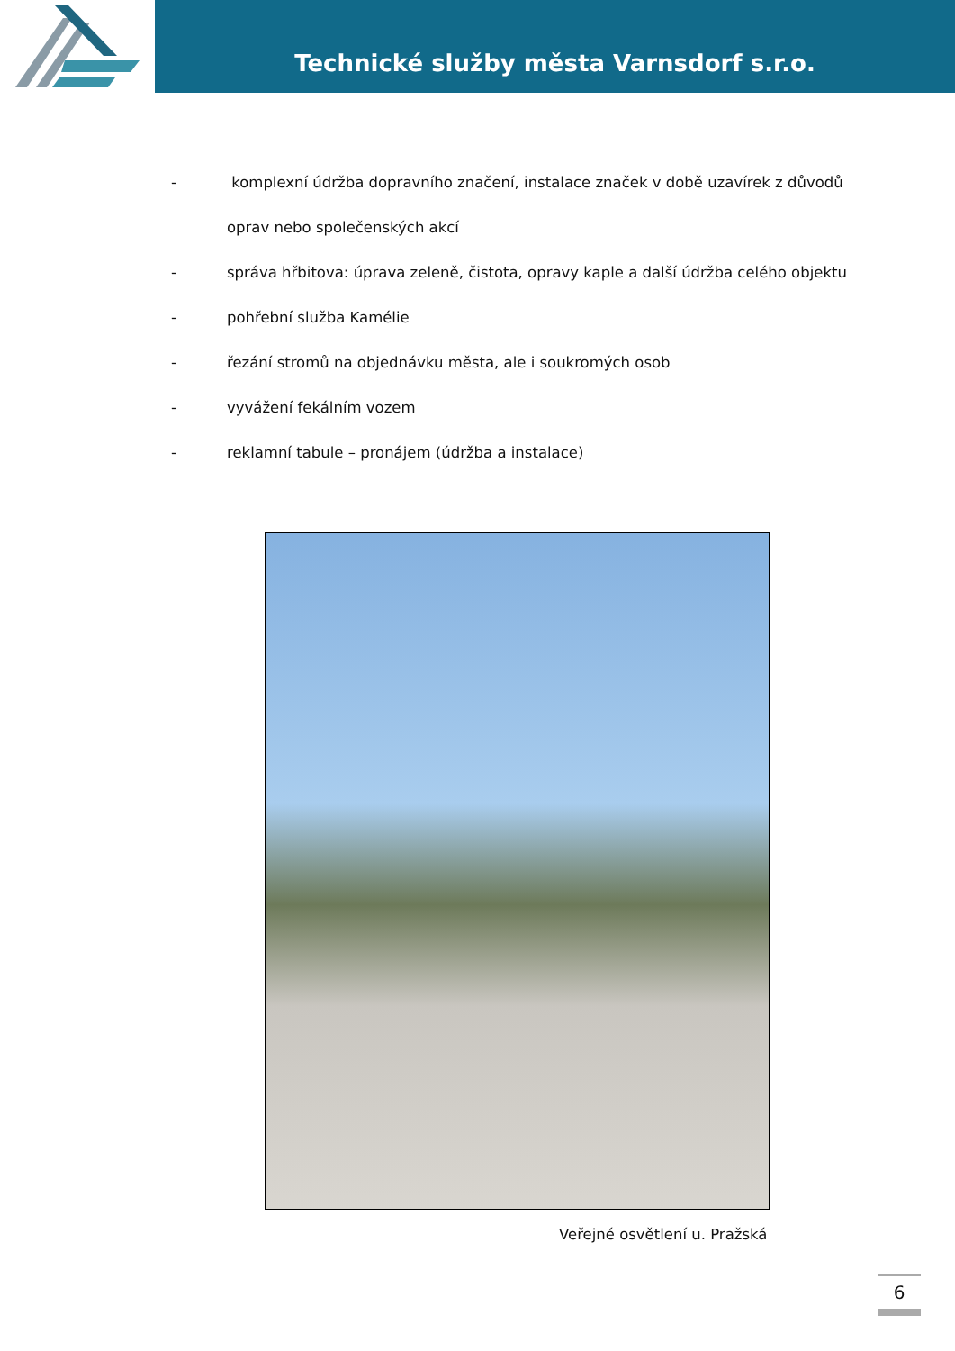Technické služby města Varnsdorf s.r.o.
- komplexní údržba dopravního značení, instalace značek v době uzavírek z důvodů
oprav nebo společenských akcí
- správa hřbitova: úprava zeleně, čistota, opravy kaple a další údržba celého objektu
- pohřební služba Kamélie
- řezání stromů na objednávku města, ale i soukromých osob
- vyvážení fekálním vozem
- reklamní tabule – pronájem (údržba a instalace)
Veřejné osvětlení u. Pražská
6